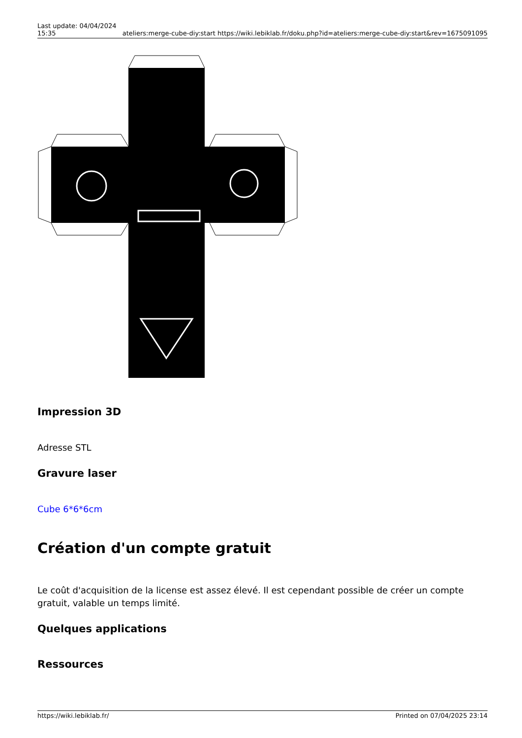Last update: 04/04/2024 15:35
ateliers:merge-cube-diy:start https://wiki.lebiklab.fr/doku.php?id=ateliers:merge-cube-diy:start&rev=1675091095
Impression 3D
Adresse STL
Gravure laser
Cube 6*6*6cm
Création d'un compte gratuit
Le coût d'acquisition de la license est assez élevé. Il est cependant possible de créer un compte gratuit, valable un temps limité.
Quelques applications
Ressources
https://wiki.lebiklab.fr/ Printed on 07/04/2025 23:14